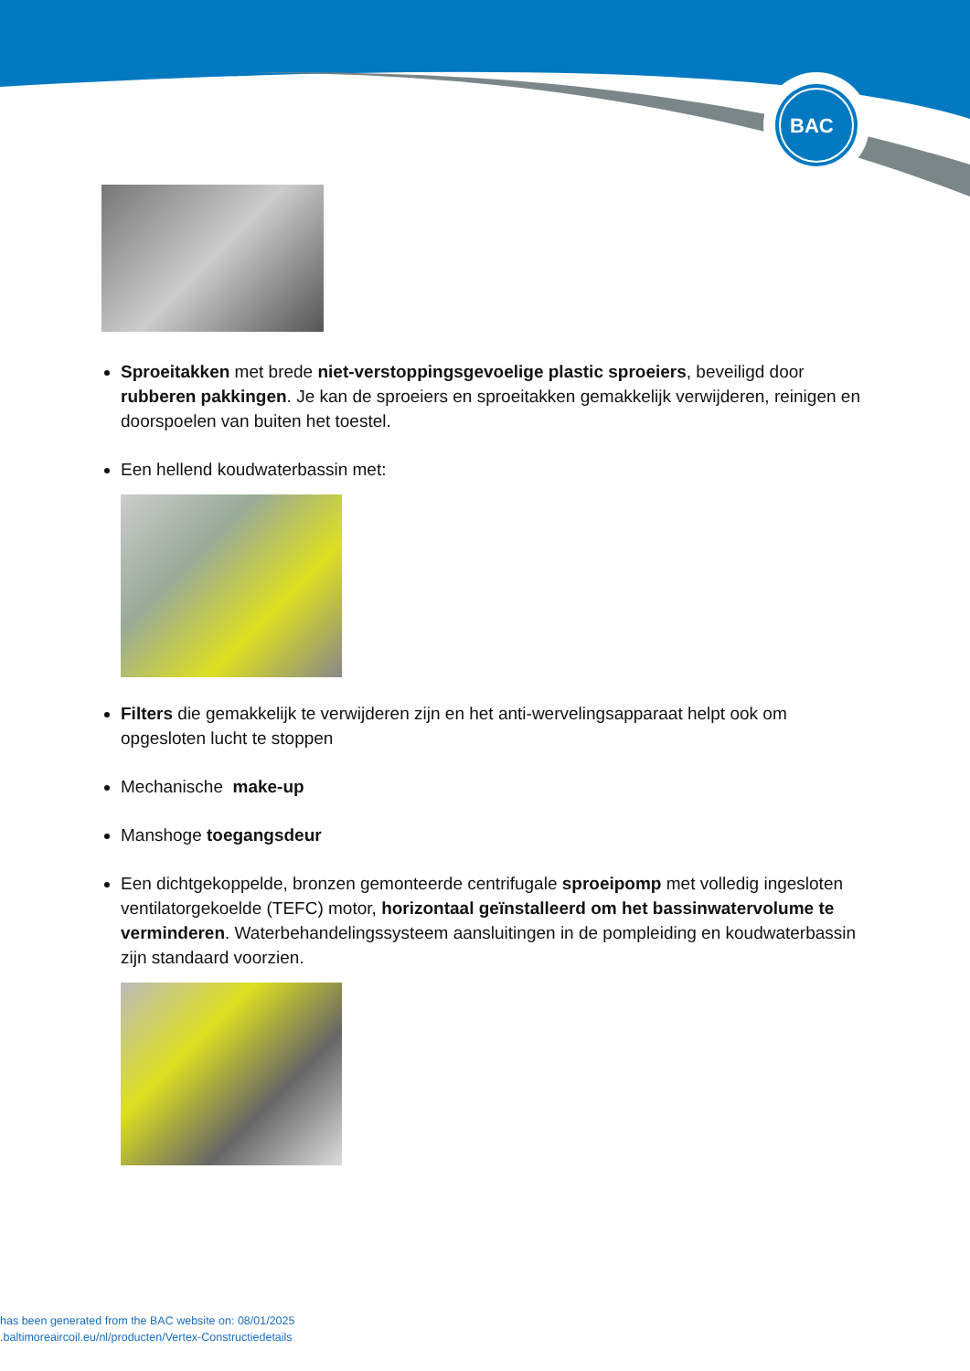BAC
Sproeitakken met brede niet-verstoppingsgevoelige plastic sproeiers, beveiligd door rubberen pakkingen. Je kan de sproeiers en sproeitakken gemakkelijk verwijderen, reinigen en doorspoelen van buiten het toestel.
Een hellend koudwaterbassin met:
Filters die gemakkelijk te verwijderen zijn en het anti-wervelingsapparaat helpt ook om opgesloten lucht te stoppen
Mechanische make-up
Manshoge toegangsdeur
Een dichtgekoppelde, bronzen gemonteerde centrifugale sproeipomp met volledig ingesloten ventilatorgekoelde (TEFC) motor, horizontaal geïnstalleerd om het bassinwatervolume te verminderen. Waterbehandelingssysteem aansluitingen in de pompleiding en koudwaterbassin zijn standaard voorzien.
has been generated from the BAC website on: 08/01/2025
.baltimoreaircoil.eu/nl/producten/Vertex-Constructiedetails